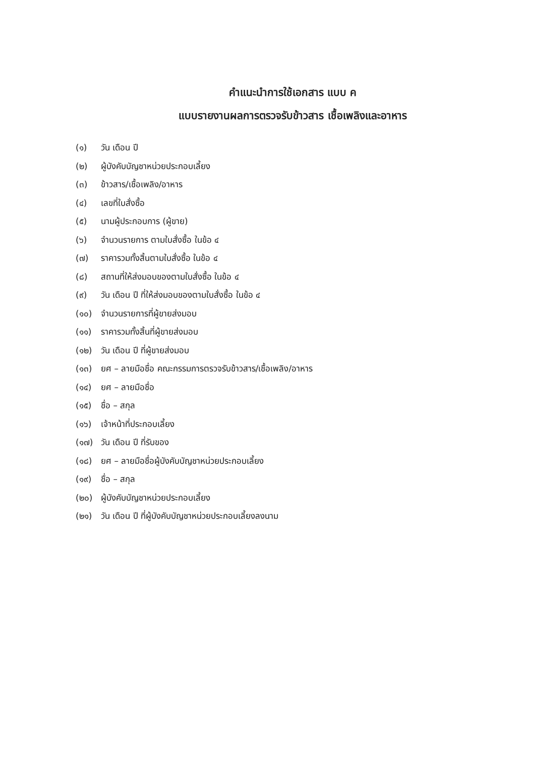คำแนะนำการใช้เอกสาร แบบ ค
แบบรายงานผลการตรวจรับข้าวสาร เชื้อเพลิงและอาหาร
(๑) วัน เดือน ปี
(๒) ผู้บังคับบัญชาหน่วยประกอบเลี้ยง
(๓) ข้าวสาร/เชื้อเพลิง/อาหาร
(๔) เลขที่ใบสั่งซื้อ
(๕) นามผู้ประกอบการ (ผู้ขาย)
(๖) จำนวนรายการ ตามใบสั่งซื้อ ในข้อ ๔
(๗) ราคารวมทั้งสิ้นตามใบสั่งซื้อ ในข้อ ๔
(๘) สถานที่ให้ส่งมอบของตามใบสั่งซื้อ ในข้อ ๔
(๙) วัน เดือน ปี ที่ให้ส่งมอบของตามใบสั่งซื้อ ในข้อ ๔
(๑๐) จำนวนรายการที่ผู้ขายส่งมอบ
(๑๑) ราคารวมทั้งสิ้นที่ผู้ขายส่งมอบ
(๑๒) วัน เดือน ปี ที่ผู้ขายส่งมอบ
(๑๓) ยศ – ลายมือชื่อ คณะกรรมการตรวจรับข้าวสาร/เชื้อเพลิง/อาหาร
(๑๔) ยศ – ลายมือชื่อ
(๑๕) ชื่อ – สกุล
(๑๖) เจ้าหน้าที่ประกอบเลี้ยง
(๑๗) วัน เดือน ปี ที่รับของ
(๑๘) ยศ – ลายมือชื่อผู้บังคับบัญชาหน่วยประกอบเลี้ยง
(๑๙) ชื่อ – สกุล
(๒๐) ผู้บังคับบัญชาหน่วยประกอบเลี้ยง
(๒๑) วัน เดือน ปี ที่ผู้บังคับบัญชาหน่วยประกอบเลี้ยงลงนาม